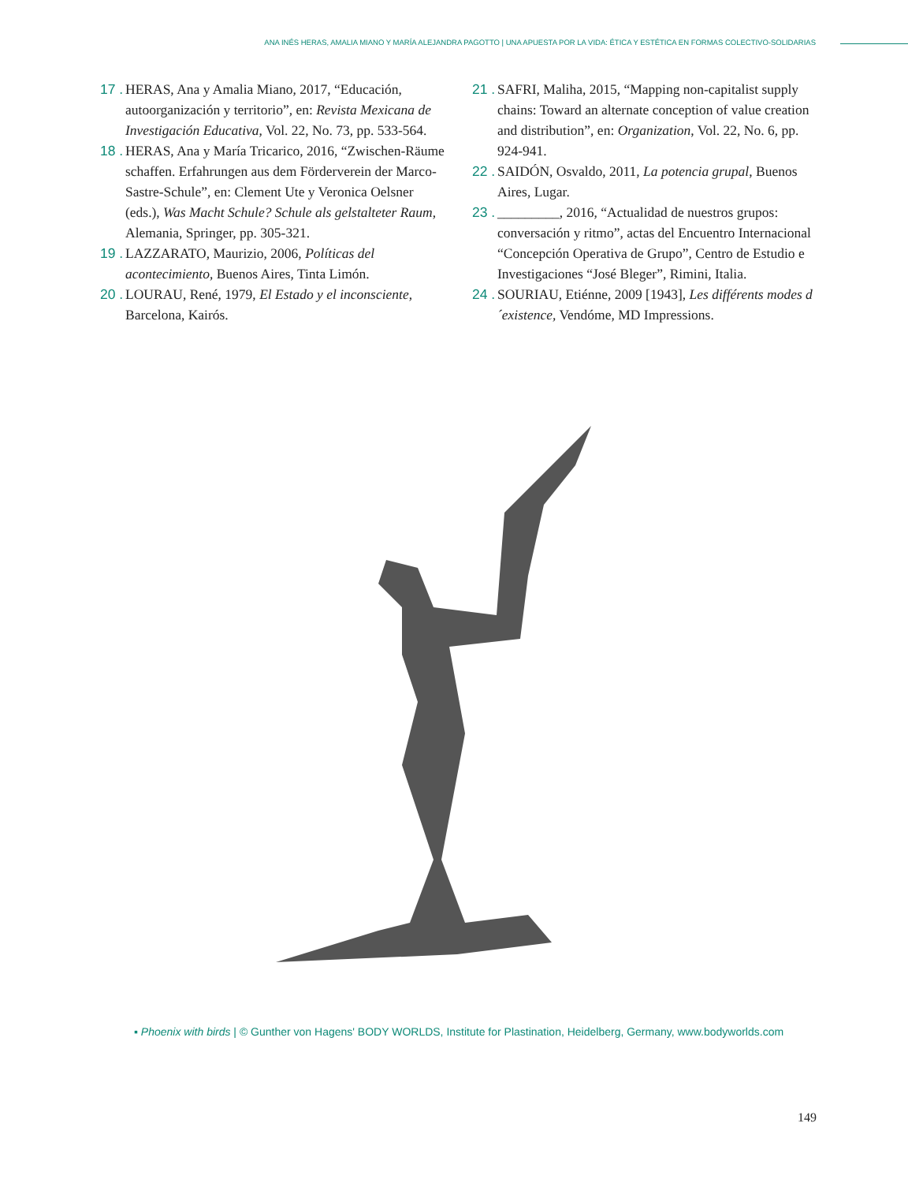ANA INÉS HERAS, AMALIA MIANO Y MARÍA ALEJANDRA PAGOTTO | UNA APUESTA POR LA VIDA: ÉTICA Y ESTÉTICA EN FORMAS COLECTIVO-SOLIDARIAS
17 .
HERAS, Ana y Amalia Miano, 2017, “Educación, autoorganización y territorio”, en: Revista Mexicana de Investigación Educativa, Vol. 22, No. 73, pp. 533-564.
18 .
HERAS, Ana y María Tricarico, 2016, “Zwischen-Räume schaffen. Erfahrungen aus dem Förderverein der Marco-Sastre-Schule”, en: Clement Ute y Veronica Oelsner (eds.), Was Macht Schule? Schule als gelstalteter Raum, Alemania, Springer, pp. 305-321.
19 .
LAZZARATO, Maurizio, 2006, Políticas del acontecimiento, Buenos Aires, Tinta Limón.
20 .
LOURAU, René, 1979, El Estado y el inconsciente, Barcelona, Kairós.
21 .
SAFRI, Maliha, 2015, “Mapping non-capitalist supply chains: Toward an alternate conception of value creation and distribution”, en: Organization, Vol. 22, No. 6, pp. 924-941.
22 .
SAIDÓN, Osvaldo, 2011, La potencia grupal, Buenos Aires, Lugar.
23 .
_________, 2016, “Actualidad de nuestros grupos: conversación y ritmo”, actas del Encuentro Internacional “Concepción Operativa de Grupo”, Centro de Estudio e Investigaciones “José Bleger”, Rimini, Italia.
24 .
SOURIAU, Etiénne, 2009 [1943], Les différents modes d´existence, Vendóme, MD Impressions.
▪ Phoenix with birds | © Gunther von Hagens' BODY WORLDS, Institute for Plastination, Heidelberg, Germany, www.bodyworlds.com
149